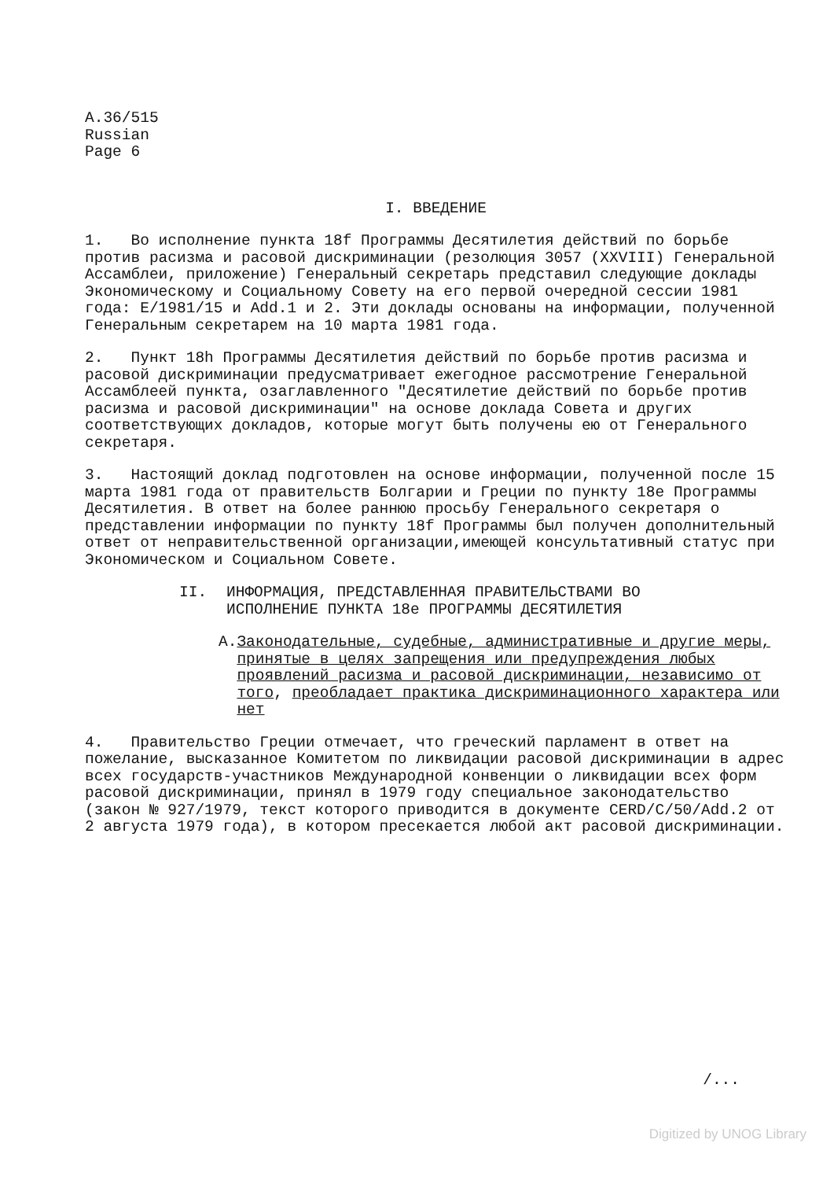A.36/515
Russian
Page 6
I. ВВЕДЕНИЕ
1. Во исполнение пункта 18f Программы Десятилетия действий по борьбе против расизма и расовой дискриминации (резолюция 3057 (XXVIII) Генеральной Ассамблеи, приложение) Генеральный секретарь представил следующие доклады Экономическому и Социальному Совету на его первой очередной сессии 1981 года: E/1981/15 и Add.1 и 2. Эти доклады основаны на информации, полученной Генеральным секретарем на 10 марта 1981 года.
2. Пункт 18h Программы Десятилетия действий по борьбе против расизма и расовой дискриминации предусматривает ежегодное рассмотрение Генеральной Ассамблеей пункта, озаглавленного "Десятилетие действий по борьбе против расизма и расовой дискриминации" на основе доклада Совета и других соответствующих докладов, которые могут быть получены ею от Генерального секретаря.
3. Настоящий доклад подготовлен на основе информации, полученной после 15 марта 1981 года от правительств Болгарии и Греции по пункту 18e Программы Десятилетия. В ответ на более раннюю просьбу Генерального секретаря о представлении информации по пункту 18f Программы был получен дополнительный ответ от неправительственной организации,имеющей консультативный статус при Экономическом и Социальном Совете.
II. ИНФОРМАЦИЯ, ПРЕДСТАВЛЕННАЯ ПРАВИТЕЛЬСТВАМИ ВО
ИСПОЛНЕНИЕ ПУНКТА 18e ПРОГРАММЫ ДЕСЯТИЛЕТИЯ
A. Законодательные, судебные, административные и другие меры, принятые в целях запрещения или предупреждения любых проявлений расизма и расовой дискриминации, независимо от того, преобладает практика дискриминационного характера или нет
4. Правительство Греции отмечает, что греческий парламент в ответ на пожелание, высказанное Комитетом по ликвидации расовой дискриминации в адрес всех государств-участников Международной конвенции о ликвидации всех форм расовой дискриминации, принял в 1979 году специальное законодательство (закон № 927/1979, текст которого приводится в документе CERD/C/50/Add.2 от 2 августа 1979 года), в котором пресекается любой акт расовой дискриминации.
/...
Digitized by UNOG Library